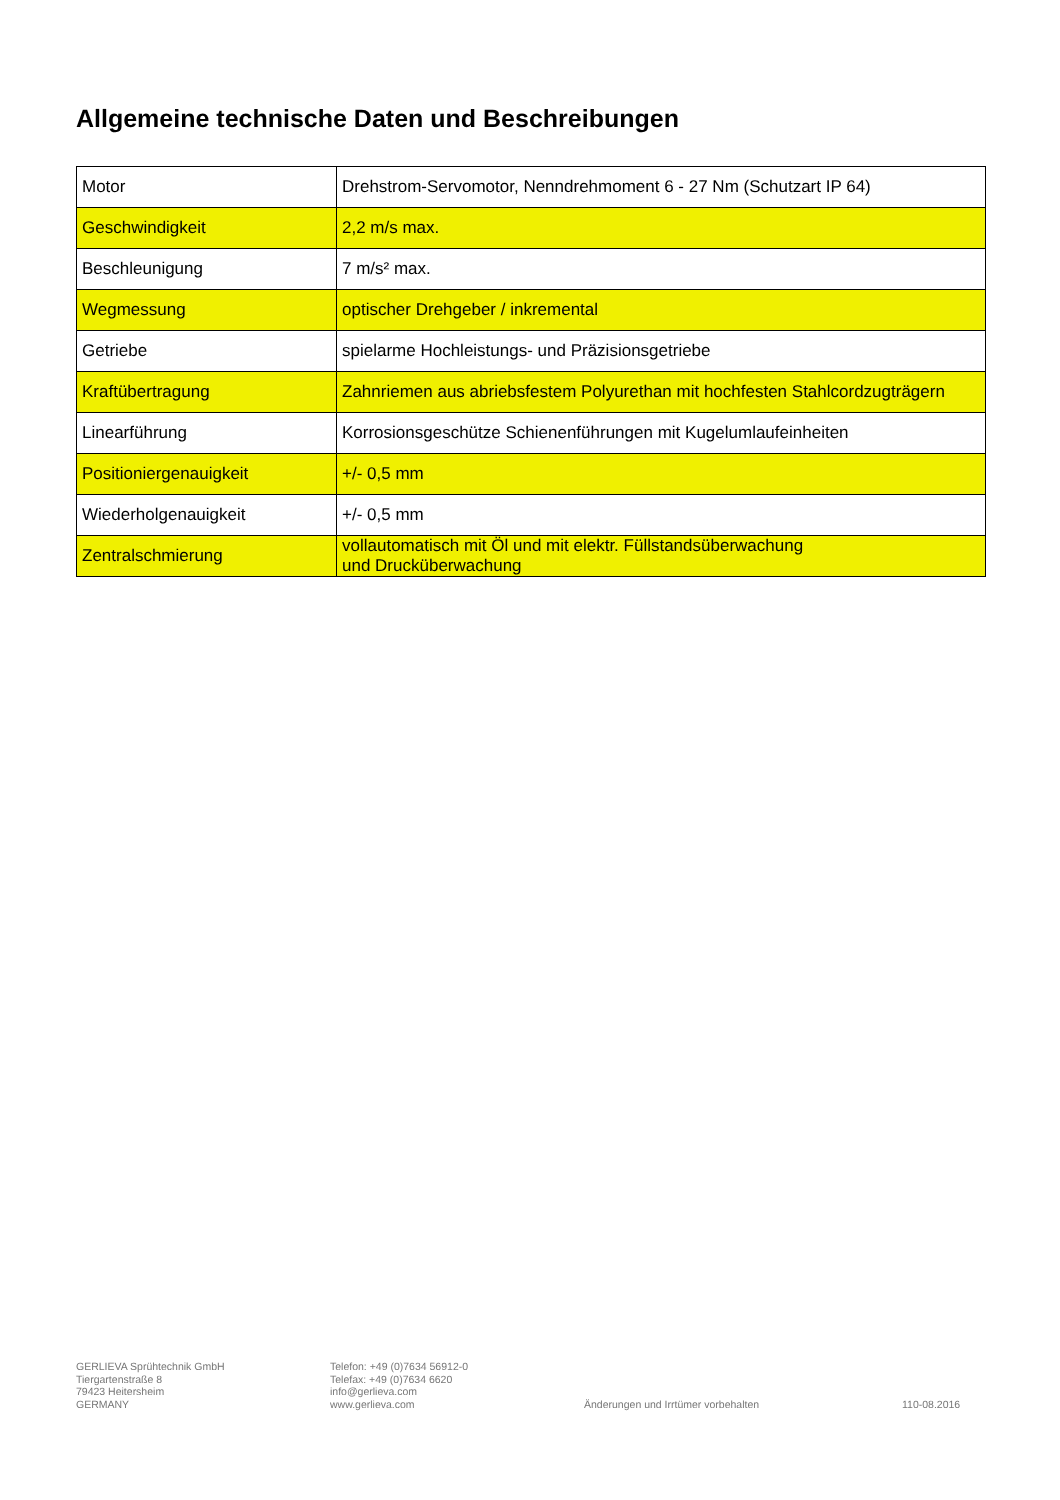Allgemeine technische Daten und Beschreibungen
| Motor | Drehstrom-Servomotor, Nenndrehmoment 6 - 27 Nm (Schutzart IP 64) |
| Geschwindigkeit | 2,2 m/s max. |
| Beschleunigung | 7 m/s² max. |
| Wegmessung | optischer Drehgeber / inkremental |
| Getriebe | spielarme Hochleistungs- und Präzisionsgetriebe |
| Kraftübertragung | Zahnriemen aus abriebsfestem Polyurethan mit hochfesten Stahlcordzugträgern |
| Linearführung | Korrosionsgeschütze Schienenführungen mit Kugelumlaufeinheiten |
| Positioniergenauigkeit | +/- 0,5 mm |
| Wiederholgenauigkeit | +/- 0,5 mm |
| Zentralschmierung | vollautomatisch mit Öl und mit elektr. Füllstandsüberwachung und Drucküberwachung |
GERLIEVA Sprühtechnik GmbH
Tiergartenstraße 8
79423 Heitersheim
GERMANY
Telefon: +49 (0)7634 56912-0
Telefax: +49 (0)7634 6620
info@gerlieva.com
www.gerlieva.com
Änderungen und Irrtümer vorbehalten 110-08.2016